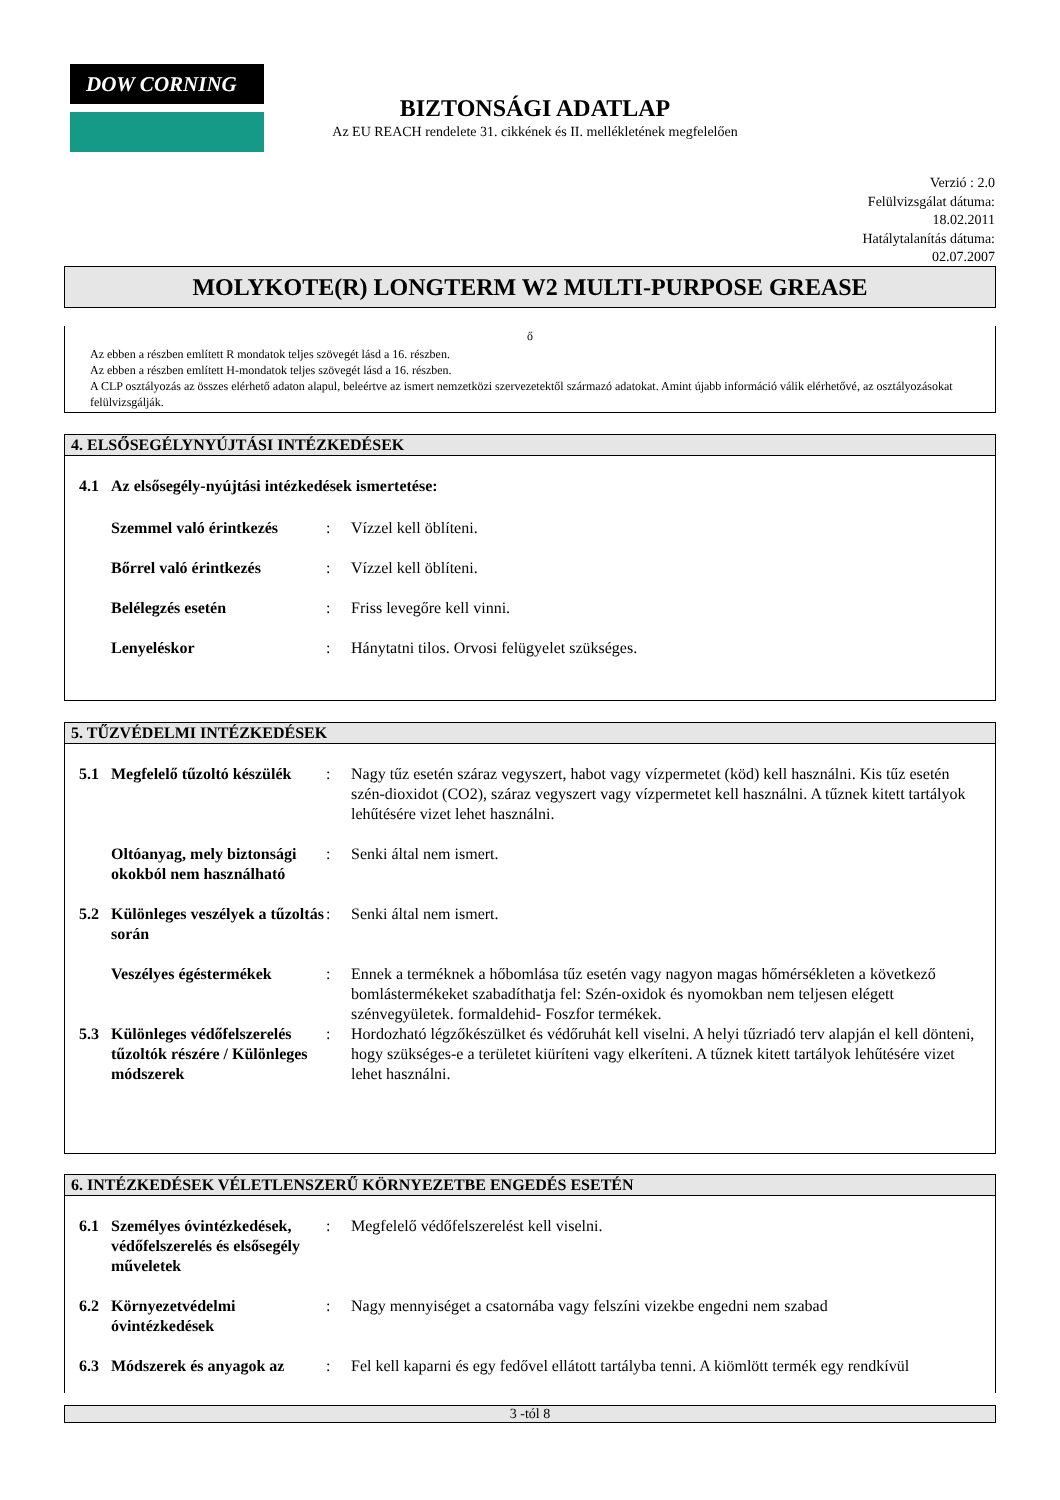DOW CORNING
BIZTONSÁGI ADATLAP
Az EU REACH rendelete 31. cikkének és II. mellékletének megfelelően
Verzió : 2.0
Felülvizsgálat dátuma:
18.02.2011
Hatálytalanítás dátuma:
02.07.2007
MOLYKOTE(R) LONGTERM W2 MULTI-PURPOSE GREASE
ő
Az ebben a részben említett R mondatok teljes szövegét lásd a 16. részben.
Az ebben a részben említett H-mondatok teljes szövegét lásd a 16. részben.
A CLP osztályozás az összes elérhető adaton alapul, beleértve az ismert nemzetközi szervezetektől származó adatokat. Amint újabb információ válik elérhetővé, az osztályozásokat felülvizsgálják.
4. ELSŐSEGÉLYNYÚJTÁSI INTÉZKEDÉSEK
| 4.1 | Az elsősegély-nyújtási intézkedések ismertetése: | | |
| | Szemmel való érintkezés | : | Vízzel kell öblíteni. |
| | Bőrrel való érintkezés | : | Vízzel kell öblíteni. |
| | Belélegzés esetén | : | Friss levegőre kell vinni. |
| | Lenyeléskor | : | Hánytatni tilos. Orvosi felügyelet szükséges. |
5. TŰZVÉDELMI INTÉZKEDÉSEK
| 5.1 | Megfelelő tűzoltó készülék | : | Nagy tűz esetén száraz vegyszert, habot vagy vízpermetet (köd) kell használni. Kis tűz esetén szén-dioxidot (CO2), száraz vegyszert vagy vízpermetet kell használni. A tűznek kitett tartályok lehűtésére vizet lehet használni. |
| | Oltóanyag, mely biztonsági okokból nem használható | : | Senki által nem ismert. |
| 5.2 | Különleges veszélyek a tűzoltás során | : | Senki által nem ismert. |
| | Veszélyes égéstermékek | : | Ennek a terméknek a hőbomlása tűz esetén vagy nagyon magas hőmérsékleten a következő bomlástermékeket szabadíthatja fel: Szén-oxidok és nyomokban nem teljesen elégett szénvegyületek. formaldehid- Foszfor termékek. |
| 5.3 | Különleges védőfelszerelés tűzoltók részére / Különleges módszerek | : | Hordozható légzőkészülket és védőruhát kell viselni. A helyi tűzriadó terv alapján el kell dönteni, hogy szükséges-e a területet kiüríteni vagy elkeríteni. A tűznek kitett tartályok lehűtésére vizet lehet használni. |
6. INTÉZKEDÉSEK VÉLETLENSZERŰ KÖRNYEZETBE ENGEDÉS ESETÉN
| 6.1 | Személyes óvintézkedések, védőfelszerelés és elsősegély műveletek | : | Megfelelő védőfelszerelést kell viselni. |
| 6.2 | Környezetvédelmi óvintézkedések | : | Nagy mennyiséget a csatornába vagy felszíni vizekbe engedni nem szabad |
| 6.3 | Módszerek és anyagok az | : | Fel kell kaparni és egy fedővel ellátott tartályba tenni. A kiömlött termék egy rendkívül |
3 -tól 8